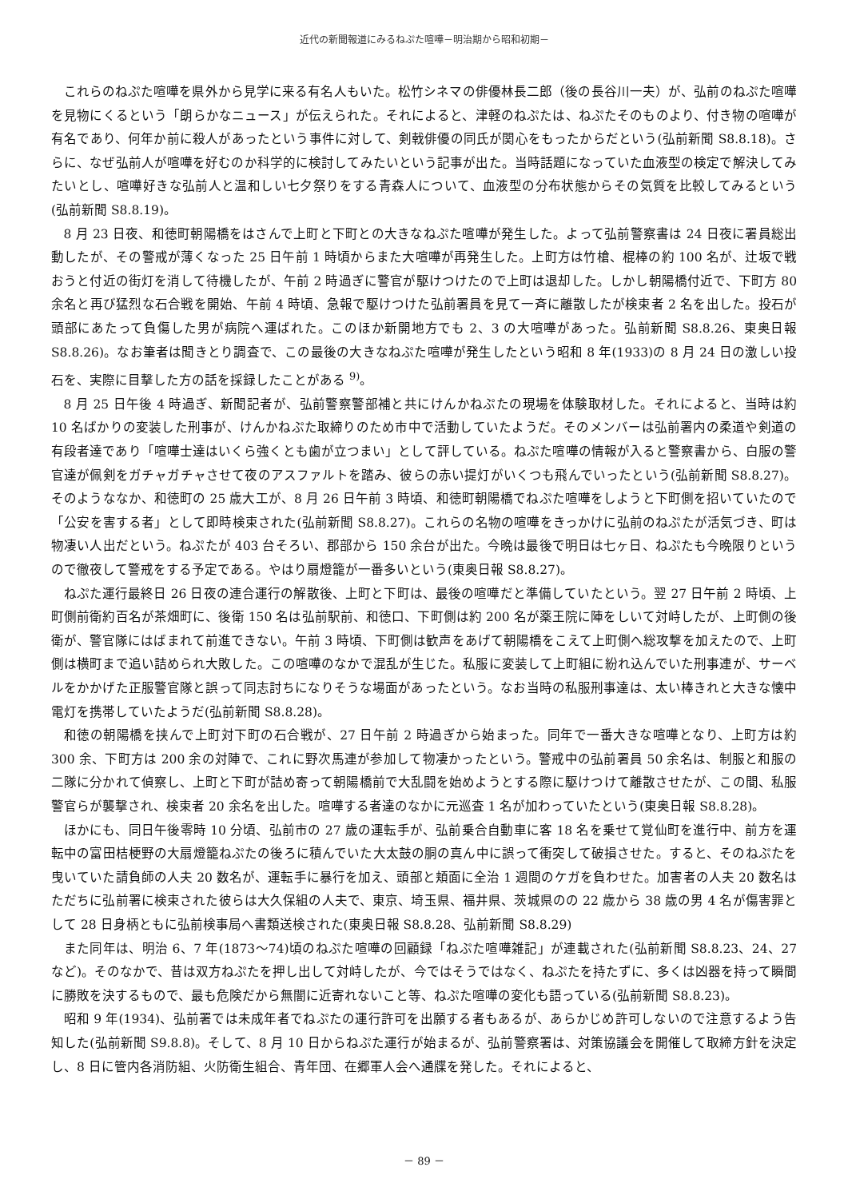近代の新聞報道にみるねぷた喧嘩－明治期から昭和初期－
これらのねぷた喧嘩を県外から見学に来る有名人もいた。松竹シネマの俳優林長二郎（後の長谷川一夫）が、弘前のねぷた喧嘩を見物にくるという「朗らかなニュース」が伝えられた。それによると、津軽のねぷたは、ねぷたそのものより、付き物の喧嘩が有名であり、何年か前に殺人があったという事件に対して、剣戟俳優の同氏が関心をもったからだという(弘前新聞 S8.8.18)。さらに、なぜ弘前人が喧嘩を好むのか科学的に検討してみたいという記事が出た。当時話題になっていた血液型の検定で解決してみたいとし、喧嘩好きな弘前人と温和しい七夕祭りをする青森人について、血液型の分布状態からその気質を比較してみるという(弘前新聞 S8.8.19)。
8 月 23 日夜、和徳町朝陽橋をはさんで上町と下町との大きなねぷた喧嘩が発生した。よって弘前警察書は 24 日夜に署員総出動したが、その警戒が薄くなった 25 日午前 1 時頃からまた大喧嘩が再発生した。上町方は竹槍、棍棒の約 100 名が、辻坂で戦おうと付近の街灯を消して待機したが、午前 2 時過ぎに警官が駆けつけたので上町は退却した。しかし朝陽橋付近で、下町方 80 余名と再び猛烈な石合戦を開始、午前 4 時頃、急報で駆けつけた弘前署員を見て一斉に離散したが検束者 2 名を出した。投石が頭部にあたって負傷した男が病院へ運ばれた。このほか新開地方でも 2、3 の大喧嘩があった。弘前新聞 S8.8.26、東奥日報 S8.8.26)。なお筆者は聞きとり調査で、この最後の大きなねぷた喧嘩が発生したという昭和 8 年(1933)の 8 月 24 日の激しい投石を、実際に目撃した方の話を採録したことがある <sup>9)</sup>。
8 月 25 日午後 4 時過ぎ、新聞記者が、弘前警察警部補と共にけんかねぷたの現場を体験取材した。それによると、当時は約 10 名ばかりの変装した刑事が、けんかねぷた取締りのため市中で活動していたようだ。そのメンバーは弘前署内の柔道や剣道の有段者達であり「喧嘩士達はいくら強くとも歯が立つまい」として評している。ねぷた喧嘩の情報が入ると警察書から、白服の警官達が佩剣をガチャガチャさせて夜のアスファルトを踏み、彼らの赤い提灯がいくつも飛んでいったという(弘前新聞 S8.8.27)。そのようななか、和徳町の 25 歳大工が、8 月 26 日午前 3 時頃、和徳町朝陽橋でねぷた喧嘩をしようと下町側を招いていたので「公安を害する者」として即時検束された(弘前新聞 S8.8.27)。これらの名物の喧嘩をきっかけに弘前のねぷたが活気づき、町は物凄い人出だという。ねぷたが 403 台そろい、郡部から 150 余台が出た。今晩は最後で明日は七ヶ日、ねぷたも今晩限りというので徹夜して警戒をする予定である。やはり扇燈籠が一番多いという(東奥日報 S8.8.27)。
ねぷた運行最終日 26 日夜の連合運行の解散後、上町と下町は、最後の喧嘩だと準備していたという。翌 27 日午前 2 時頃、上町側前衛約百名が茶畑町に、後衛 150 名は弘前駅前、和徳口、下町側は約 200 名が薬王院に陣をしいて対峙したが、上町側の後衛が、警官隊にはばまれて前進できない。午前 3 時頃、下町側は歓声をあげて朝陽橋をこえて上町側へ総攻撃を加えたので、上町側は横町まで追い詰められ大敗した。この喧嘩のなかで混乱が生じた。私服に変装して上町組に紛れ込んでいた刑事連が、サーベルをかかげた正服警官隊と誤って同志討ちになりそうな場面があったという。なお当時の私服刑事達は、太い棒きれと大きな懐中電灯を携帯していたようだ(弘前新聞 S8.8.28)。
和徳の朝陽橋を挟んで上町対下町の石合戦が、27 日午前 2 時過ぎから始まった。同年で一番大きな喧嘩となり、上町方は約 300 余、下町方は 200 余の対陣で、これに野次馬連が参加して物凄かったという。警戒中の弘前署員 50 余名は、制服と和服の二隊に分かれて偵察し、上町と下町が詰め寄って朝陽橋前で大乱闘を始めようとする際に駆けつけて離散させたが、この間、私服警官らが襲撃され、検束者 20 余名を出した。喧嘩する者達のなかに元巡査 1 名が加わっていたという(東奥日報 S8.8.28)。
ほかにも、同日午後零時 10 分頃、弘前市の 27 歳の運転手が、弘前乗合自動車に客 18 名を乗せて覚仙町を進行中、前方を運転中の富田桔梗野の大扇燈籠ねぷたの後ろに積んでいた大太鼓の胴の真ん中に誤って衝突して破損させた。すると、そのねぷたを曳いていた請負師の人夫 20 数名が、運転手に暴行を加え、頭部と頬面に全治 1 週間のケガを負わせた。加害者の人夫 20 数名はただちに弘前署に検束された彼らは大久保組の人夫で、東京、埼玉県、福井県、茨城県のの 22 歳から 38 歳の男 4 名が傷害罪として 28 日身柄ともに弘前検事局へ書類送検された(東奥日報 S8.8.28、弘前新聞 S8.8.29)
また同年は、明治 6、7 年(1873～74)頃のねぷた喧嘩の回顧録「ねぷた喧嘩雑記」が連載された(弘前新聞 S8.8.23、24、27 など)。そのなかで、昔は双方ねぷたを押し出して対峙したが、今ではそうではなく、ねぷたを持たずに、多くは凶器を持って瞬間に勝敗を決するもので、最も危険だから無闇に近寄れないこと等、ねぷた喧嘩の変化も語っている(弘前新聞 S8.8.23)。
昭和 9 年(1934)、弘前署では未成年者でねぷたの運行許可を出願する者もあるが、あらかじめ許可しないので注意するよう告知した(弘前新聞 S9.8.8)。そして、8 月 10 日からねぷた運行が始まるが、弘前警察署は、対策協議会を開催して取締方針を決定し、8 日に管内各消防組、火防衛生組合、青年団、在郷軍人会へ通牒を発した。それによると、
－ 89 －